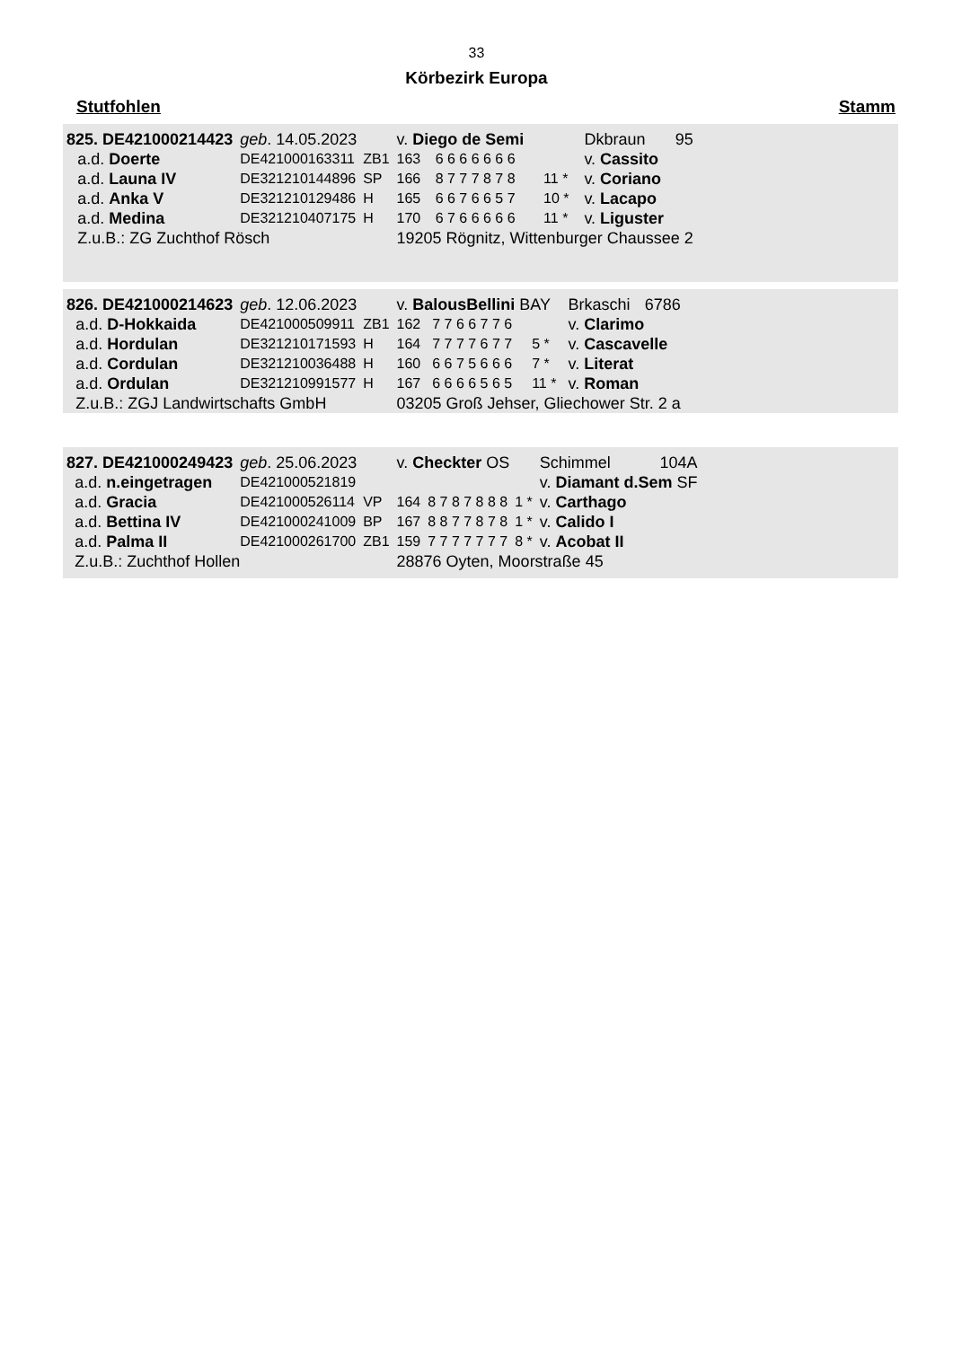33
Körbezirk Europa
Stutfohlen Stamm
| 825. DE421000214423 | | geb . 14.05.2023 | | v. Diego de Semi | | | Dkbraun | 95 |
| | a.d. Doerte | DE421000163311 | ZB1 | 163 | 6 6 6 6 6 6 6 | | v. Cassito | |
| | a.d. Launa IV | DE321210144896 | SP | 166 | 8 7 7 7 8 7 8 | 11 * | v. Coriano | |
| | a.d. Anka V | DE321210129486 | H | 165 | 6 6 7 6 6 5 7 | 10 * | v. Lacapo | |
| | a.d. Medina | DE321210407175 | H | 170 | 6 7 6 6 6 6 6 | 11 * | v. Liguster | |
| | Z.u.B.: ZG Zuchthof Rösch | | | 19205 Rögnitz, Wittenburger Chaussee 2 | | | | |
| 826. DE421000214623 | | geb . 12.06.2023 | | v. BalousBellini BAY | | | Brkaschi | 6786 |
| | a.d. D-Hokkaida | DE421000509911 | ZB1 | 162 | 7 7 6 6 7 7 6 | | v. Clarimo | |
| | a.d. Hordulan | DE321210171593 | H | 164 | 7 7 7 7 6 7 7 | 5 * | v. Cascavelle | |
| | a.d. Cordulan | DE321210036488 | H | 160 | 6 6 7 5 6 6 6 | 7 * | v. Literat | |
| | a.d. Ordulan | DE321210991577 | H | 167 | 6 6 6 6 5 6 5 | 11 * | v. Roman | |
| | Z.u.B.: ZGJ Landwirtschafts GmbH | | | 03205 Groß Jehser, Gliechower Str. 2 a | | | | |
| 827. DE421000249423 | | geb . 25.06.2023 | | v. Checkter OS | | | Schimmel | 104A |
| | a.d. n.eingetragen | DE421000521819 | | | | | v. Diamant d.Sem SF | |
| | a.d. Gracia | DE421000526114 | VP | 164 | 8 7 8 7 8 8 8 | 1 * | v. Carthago | |
| | a.d. Bettina IV | DE421000241009 | BP | 167 | 8 8 7 7 8 7 8 | 1 * | v. Calido I | |
| | a.d. Palma II | DE421000261700 | ZB1 | 159 | 7 7 7 7 7 7 7 | 8 * | v. Acobat II | |
| | Z.u.B.: Zuchthof Hollen | | | 28876 Oyten, Moorstraße 45 | | | | |